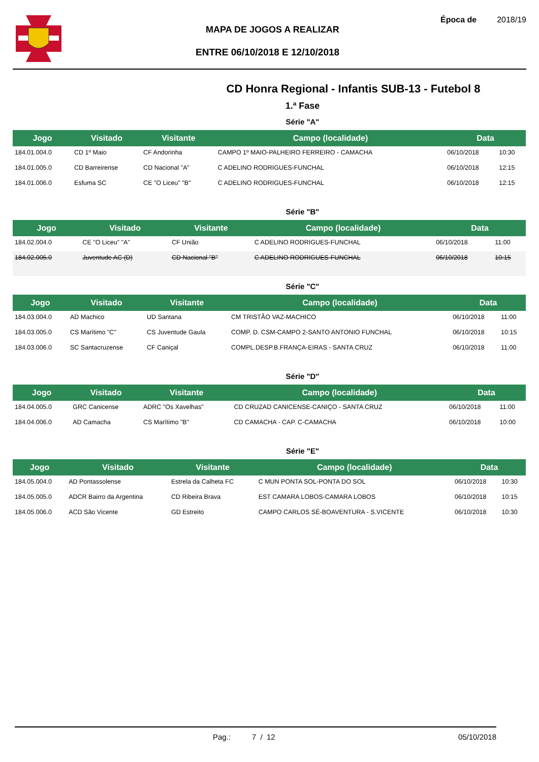MAPA DE JOGOS A REALIZAR
ENTRE 06/10/2018 E 12/10/2018
Época de 2018/19
CD Honra Regional - Infantis SUB-13 - Futebol 8
1.ª Fase
Série "A"
| Jogo | Visitado | Visitante | Campo (localidade) | Data | |
| --- | --- | --- | --- | --- | --- |
| 184.01.004.0 | CD 1º Maio | CF Andorinha | CAMPO 1º MAIO-PALHEIRO FERREIRO - CAMACHA | 06/10/2018 | 10:30 |
| 184.01.005.0 | CD Barreirense | CD Nacional "A" | C ADELINO RODRIGUES-FUNCHAL | 06/10/2018 | 12:15 |
| 184.01.006.0 | Esfuma SC | CE "O Liceu" "B" | C ADELINO RODRIGUES-FUNCHAL | 06/10/2018 | 12:15 |
Série "B"
| Jogo | Visitado | Visitante | Campo (localidade) | Data | |
| --- | --- | --- | --- | --- | --- |
| 184.02.004.0 | CE "O Liceu" "A" | CF União | C ADELINO RODRIGUES-FUNCHAL | 06/10/2018 | 11:00 |
| 184.02.005.0 | Juventude AC (D) | CD Nacional "B" | C ADELINO RODRIGUES-FUNCHAL | 06/10/2018 | 10:15 |
Série "C"
| Jogo | Visitado | Visitante | Campo (localidade) | Data | |
| --- | --- | --- | --- | --- | --- |
| 184.03.004.0 | AD Machico | UD Santana | CM TRISTÃO VAZ-MACHICO | 06/10/2018 | 11:00 |
| 184.03.005.0 | CS Marítimo "C" | CS Juventude Gaula | COMP. D. CSM-CAMPO 2-SANTO ANTONIO FUNCHAL | 06/10/2018 | 10:15 |
| 184.03.006.0 | SC Santacruzense | CF Caniçal | COMPL.DESP.B.FRANÇA-EIRAS - SANTA CRUZ | 06/10/2018 | 11:00 |
Série "D"
| Jogo | Visitado | Visitante | Campo (localidade) | Data | |
| --- | --- | --- | --- | --- | --- |
| 184.04.005.0 | GRC Canicense | ADRC "Os Xavelhas" | CD CRUZAD CANICENSE-CANIÇO - SANTA CRUZ | 06/10/2018 | 11:00 |
| 184.04.006.0 | AD Camacha | CS Marítimo "B" | CD CAMACHA - CAP. C-CAMACHA | 06/10/2018 | 10:00 |
Série "E"
| Jogo | Visitado | Visitante | Campo (localidade) | Data | |
| --- | --- | --- | --- | --- | --- |
| 184.05.004.0 | AD Pontassolense | Estrela da Calheta FC | C MUN PONTA SOL-PONTA DO SOL | 06/10/2018 | 10:30 |
| 184.05.005.0 | ADCR Bairro da Argentina | CD Ribeira Brava | EST CAMARA LOBOS-CAMARA LOBOS | 06/10/2018 | 10:15 |
| 184.05.006.0 | ACD São Vicente | GD Estreito | CAMPO CARLOS SÉ-BOAVENTURA - S.VICENTE | 06/10/2018 | 10:30 |
Pag.: 7 / 12 05/10/2018